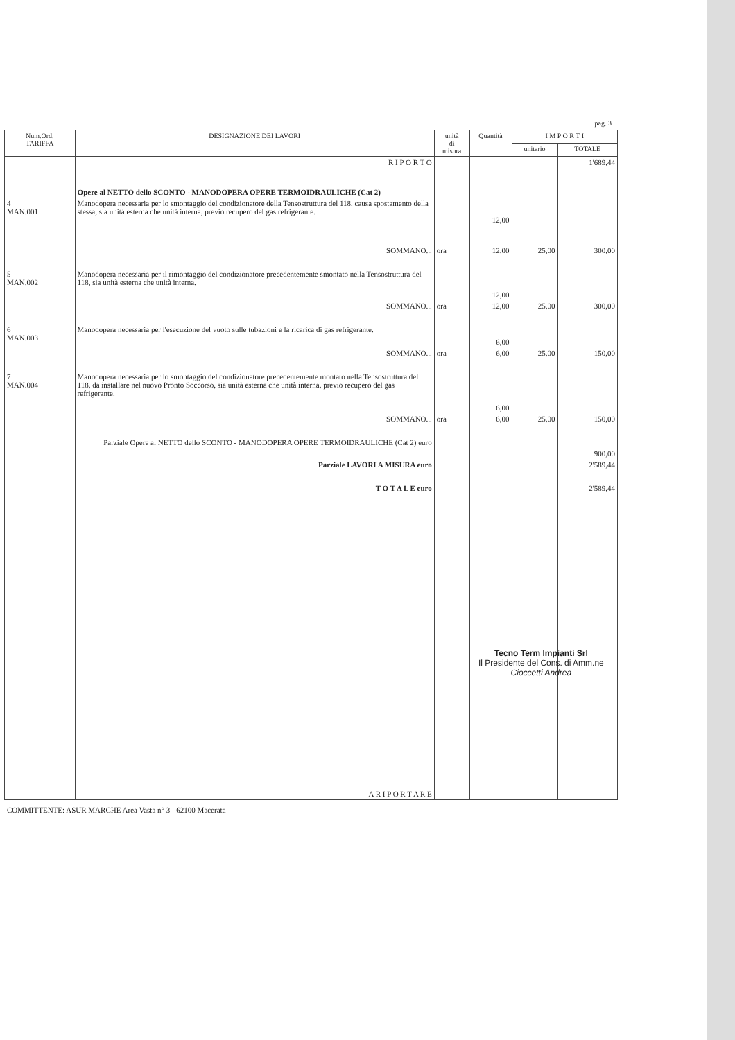pag. 3
| Num.Ord. TARIFFA | DESIGNAZIONE DEI LAVORI | unità di misura | Quantità | I M P O R T I | |
| --- | --- | --- | --- | --- | --- |
| | | | | unitario | TOTALE |
| | R I P O R T O | | | | 1'689,44 |
| | Opere al NETTO dello SCONTO - MANODOPERA OPERE TERMOIDRAULICHE (Cat 2) | | | | |
| 4 MAN.001 | Manodopera necessaria per lo smontaggio del condizionatore della Tensostruttura del 118, causa spostamento della stessa, sia unità esterna che unità interna, previo recupero del gas refrigerante. | | 12,00 | | |
| | SOMMANO... | ora | 12,00 | 25,00 | 300,00 |
| 5 MAN.002 | Manodopera necessaria per il rimontaggio del condizionatore precedentemente smontato nella Tensostruttura del 118, sia unità esterna che unità interna. | | 12,00 | | |
| | SOMMANO... | ora | 12,00 | 25,00 | 300,00 |
| 6 MAN.003 | Manodopera necessaria per l'esecuzione del vuoto sulle tubazioni e la ricarica di gas refrigerante. | | 6,00 | | |
| | SOMMANO... | ora | 6,00 | 25,00 | 150,00 |
| 7 MAN.004 | Manodopera necessaria per lo smontaggio del condizionatore precedentemente montato nella Tensostruttura del 118, da installare nel nuovo Pronto Soccorso, sia unità esterna che unità interna, previo recupero del gas refrigerante. | | 6,00 | | |
| | SOMMANO... | ora | 6,00 | 25,00 | 150,00 |
| | Parziale Opere al NETTO dello SCONTO - MANODOPERA OPERE TERMOIDRAULICHE (Cat 2) euro | | | | 900,00 |
| | Parziale LAVORI A MISURA euro | | | | 2'589,44 |
| | T O T A L E euro | | | | 2'589,44 |
| | A R I P O R T A R E | | | | |
COMMITTENTE: ASUR MARCHE Area Vasta n° 3 - 62100 Macerata
Tecno Term Impianti Srl
Il Presidente del Cons. di Amm.ne
Cioccetti Andrea